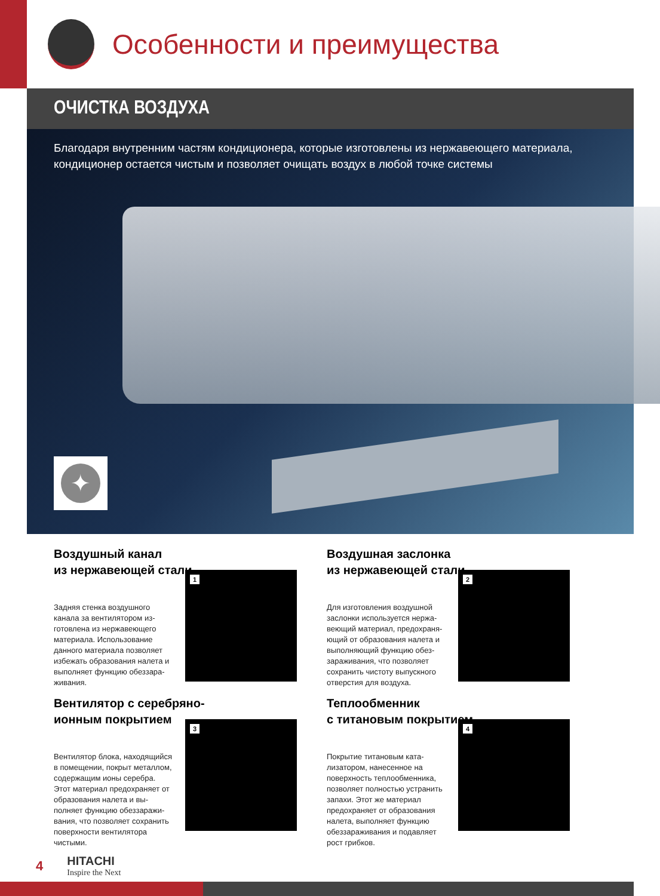Особенности и преимущества
ОЧИСТКА ВОЗДУХА
Благодаря внутренним частям кондиционера, которые изготовлены из нержавеющего материала, кондиционер остается чистым и позволяет очищать воздух в любой точке системы
✦
Воздушный канал
из нержавеющей стали
Задняя стенка воздушного канала за вентилятором из­готовлена из нержавеющего материала. Использование данного материала позволяет избежать образования налета и выполняет функцию обеззара­живания.
1
Воздушная заслонка
из нержавеющей стали
Для изготовления воздушной заслонки используется нержа­веющий материал, предохраня­ющий от образования налета и выполняющий функцию обез­зараживания, что позволяет сохранить чистоту выпускного отверстия для воздуха.
2
Вентилятор с серебряно-ионным покрытием
Вентилятор блока, находящийся в помещении, покрыт металлом, содержащим ионы серебра. Этот материал предохраняет от образования налета и вы­полняет функцию обеззаражи­вания, что позволяет сохранить поверхности вентилятора чистыми.
3
Теплообменник
с титановым покрытием
Покрытие титановым ката­лизатором, нанесенное на поверхность теплообменника, позволяет полностью устранить запахи. Этот же материал предохраняет от образования налета, выполняет функцию обеззараживания и подавляет рост грибков.
4
4 HITACHI
Inspire the Next